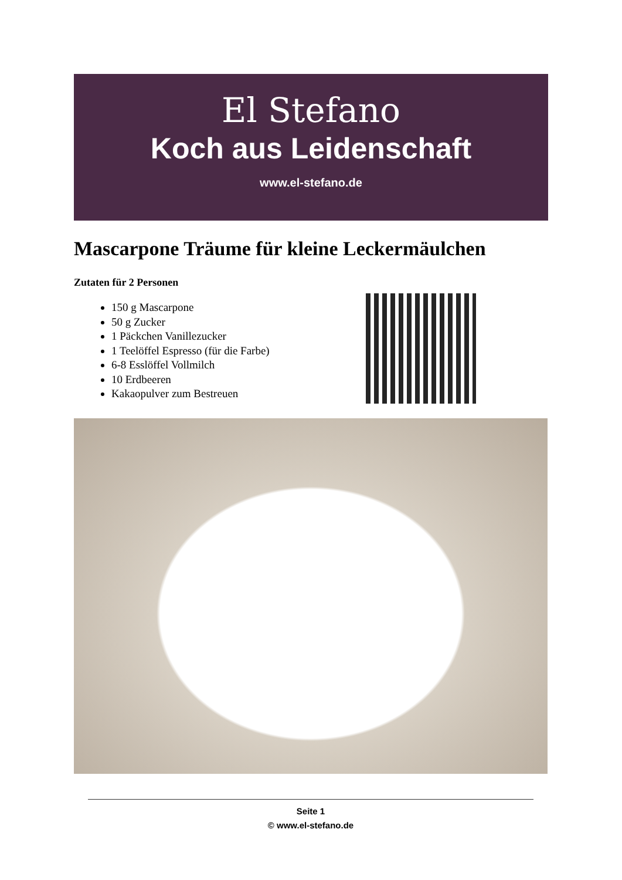El Stefano
Koch aus Leidenschaft
www.el-stefano.de
Mascarpone Träume für kleine Leckermäulchen
Zutaten für 2 Personen
150 g Mascarpone
50 g Zucker
1 Päckchen Vanillezucker
1 Teelöffel Espresso (für die Farbe)
6-8 Esslöffel Vollmilch
10 Erdbeeren
Kakaopulver zum Bestreuen
Seite 1
© www.el-stefano.de